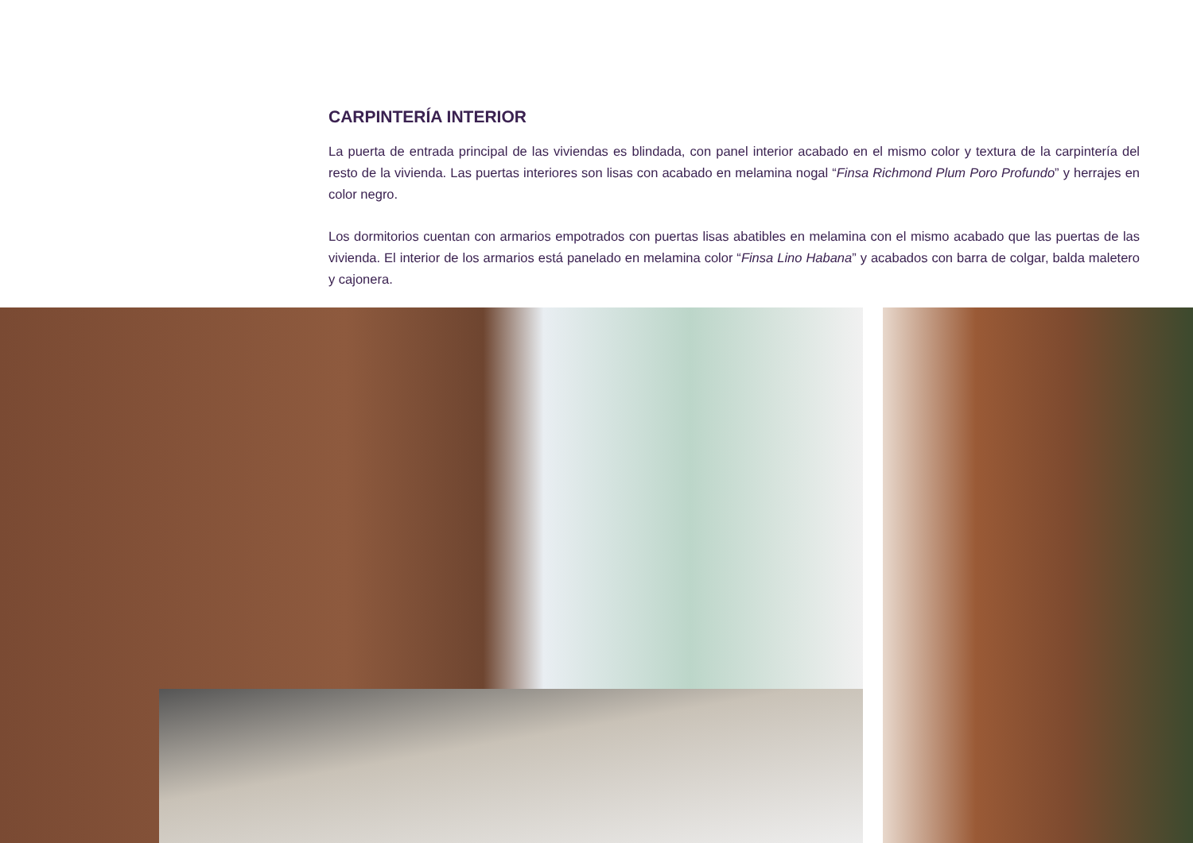CARPINTERÍA INTERIOR
La puerta de entrada principal de las viviendas es blindada, con panel interior acabado en el mismo color y textura de la carpintería del resto de la vivienda. Las puertas interiores son lisas con acabado en melamina nogal “Finsa Richmond Plum Poro Profundo” y herrajes en color negro.
Los dormitorios cuentan con armarios empotrados con puertas lisas abatibles en melamina con el mismo acabado que las puertas de las vivienda. El interior de los armarios está panelado en melamina color “Finsa Lino Habana” y acabados con barra de colgar, balda maletero y cajonera.